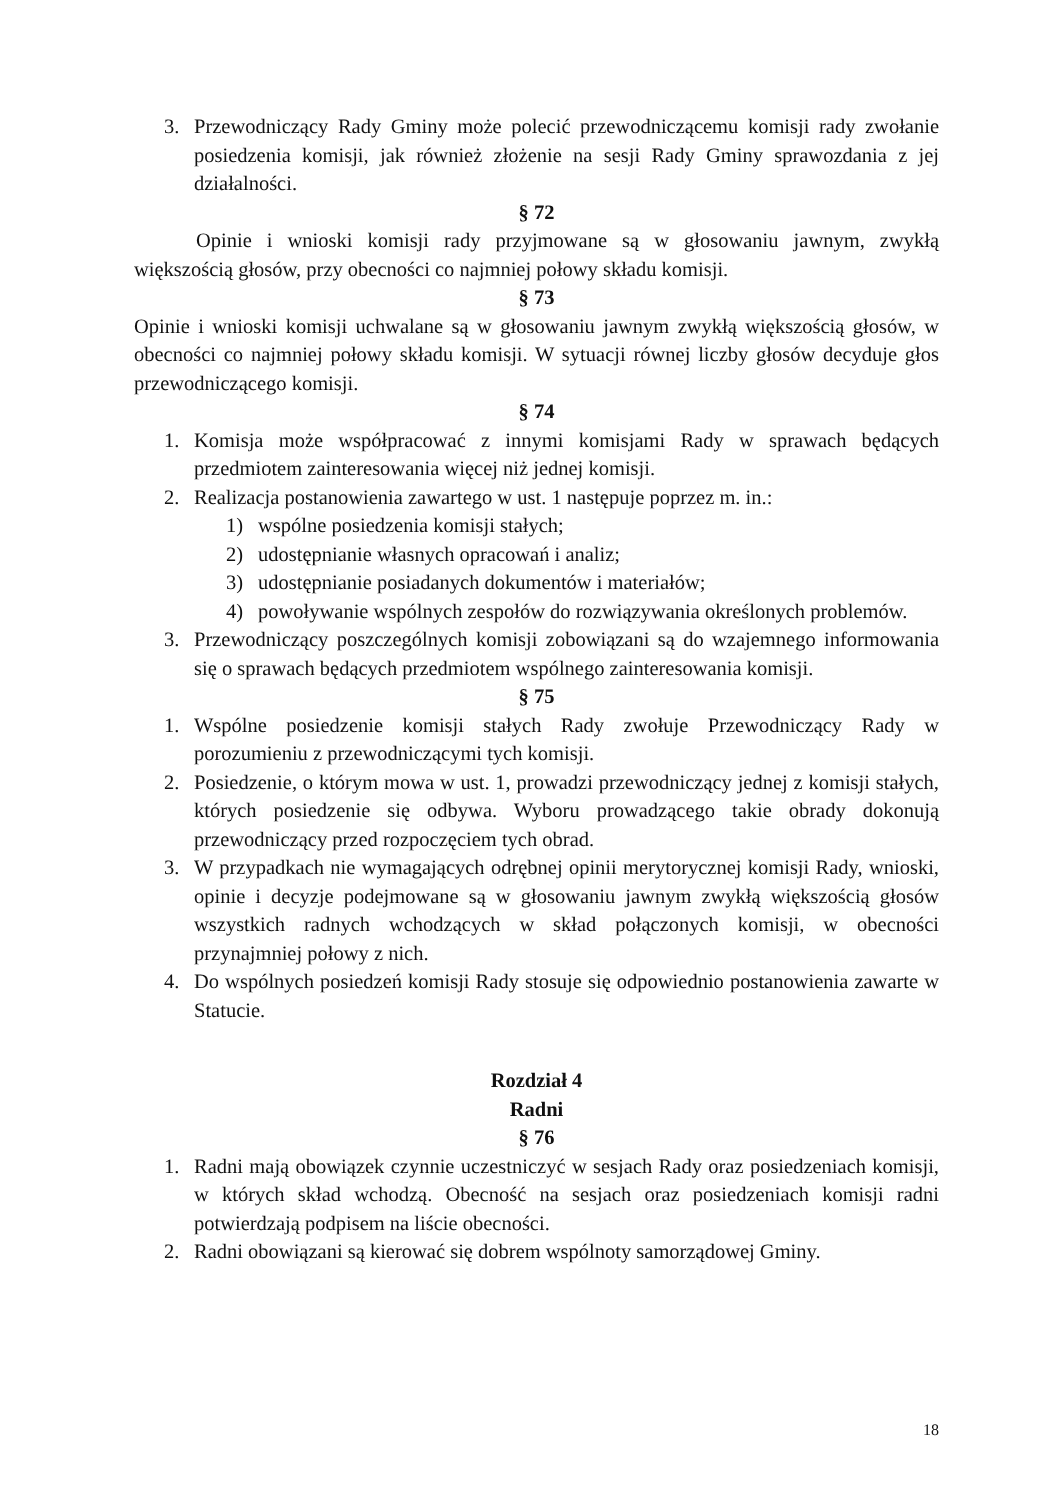3. Przewodniczący Rady Gminy może polecić przewodniczącemu komisji rady zwołanie posiedzenia komisji, jak również złożenie na sesji Rady Gminy sprawozdania z jej działalności.
§ 72
Opinie i wnioski komisji rady przyjmowane są w głosowaniu jawnym, zwykłą większością głosów, przy obecności co najmniej połowy składu komisji.
§ 73
Opinie i wnioski komisji uchwalane są w głosowaniu jawnym zwykłą większością głosów, w obecności co najmniej połowy składu komisji. W sytuacji równej liczby głosów decyduje głos przewodniczącego komisji.
§ 74
1. Komisja może współpracować z innymi komisjami Rady w sprawach będących przedmiotem zainteresowania więcej niż jednej komisji.
2. Realizacja postanowienia zawartego w ust. 1 następuje poprzez m. in.:
1) wspólne posiedzenia komisji stałych;
2) udostępnianie własnych opracowań i analiz;
3) udostępnianie posiadanych dokumentów i materiałów;
4) powoływanie wspólnych zespołów do rozwiązywania określonych problemów.
3. Przewodniczący poszczególnych komisji zobowiązani są do wzajemnego informowania się o sprawach będących przedmiotem wspólnego zainteresowania komisji.
§ 75
1. Wspólne posiedzenie komisji stałych Rady zwołuje Przewodniczący Rady w porozumieniu z przewodniczącymi tych komisji.
2. Posiedzenie, o którym mowa w ust. 1, prowadzi przewodniczący jednej z komisji stałych, których posiedzenie się odbywa. Wyboru prowadzącego takie obrady dokonują przewodniczący przed rozpoczęciem tych obrad.
3. W przypadkach nie wymagających odrębnej opinii merytorycznej komisji Rady, wnioski, opinie i decyzje podejmowane są w głosowaniu jawnym zwykłą większością głosów wszystkich radnych wchodzących w skład połączonych komisji, w obecności przynajmniej połowy z nich.
4. Do wspólnych posiedzeń komisji Rady stosuje się odpowiednio postanowienia zawarte w Statucie.
Rozdział 4
Radni
§ 76
1. Radni mają obowiązek czynnie uczestniczyć w sesjach Rady oraz posiedzeniach komisji, w których skład wchodzą. Obecność na sesjach oraz posiedzeniach komisji radni potwierdzają podpisem na liście obecności.
2. Radni obowiązani są kierować się dobrem wspólnoty samorządowej Gminy.
18